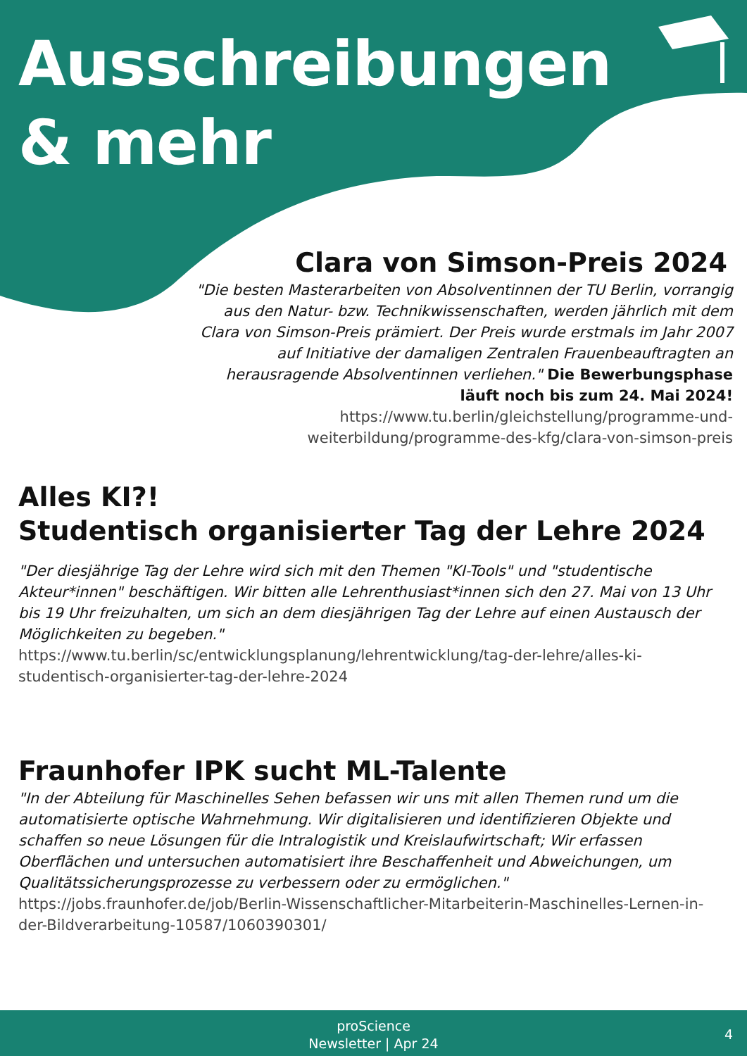Ausschreibungen
& mehr
Clara von Simson-Preis 2024
"Die besten Masterarbeiten von Absolventinnen der TU Berlin, vorrangig aus den Natur- bzw. Technikwissenschaften, werden jährlich mit dem Clara von Simson-Preis prämiert. Der Preis wurde erstmals im Jahr 2007 auf Initiative der damaligen Zentralen Frauenbeauftragten an herausragende Absolventinnen verliehen." Die Bewerbungsphase läuft noch bis zum 24. Mai 2024! https://www.tu.berlin/gleichstellung/programme-und-weiterbildung/programme-des-kfg/clara-von-simson-preis
Alles KI?!
Studentisch organisierter Tag der Lehre 2024
"Der diesjährige Tag der Lehre wird sich mit den Themen "KI-Tools" und "studentische Akteur*innen" beschäftigen. Wir bitten alle Lehrenthusiast*innen sich den 27. Mai von 13 Uhr bis 19 Uhr freizuhalten, um sich an dem diesjährigen Tag der Lehre auf einen Austausch der Möglichkeiten zu begeben."
https://www.tu.berlin/sc/entwicklungsplanung/lehrentwicklung/tag-der-lehre/alles-ki-studentisch-organisierter-tag-der-lehre-2024
Fraunhofer IPK sucht ML-Talente
"In der Abteilung für Maschinelles Sehen befassen wir uns mit allen Themen rund um die automatisierte optische Wahrnehmung. Wir digitalisieren und identifizieren Objekte und schaffen so neue Lösungen für die Intralogistik und Kreislaufwirtschaft; Wir erfassen Oberflächen und untersuchen automatisiert ihre Beschaffenheit und Abweichungen, um Qualitätssicherungsprozesse zu verbessern oder zu ermöglichen."
https://jobs.fraunhofer.de/job/Berlin-Wissenschaftlicher-Mitarbeiterin-Maschinelles-Lernen-in-der-Bildverarbeitung-10587/1060390301/
proScience
Newsletter | Apr 24
4